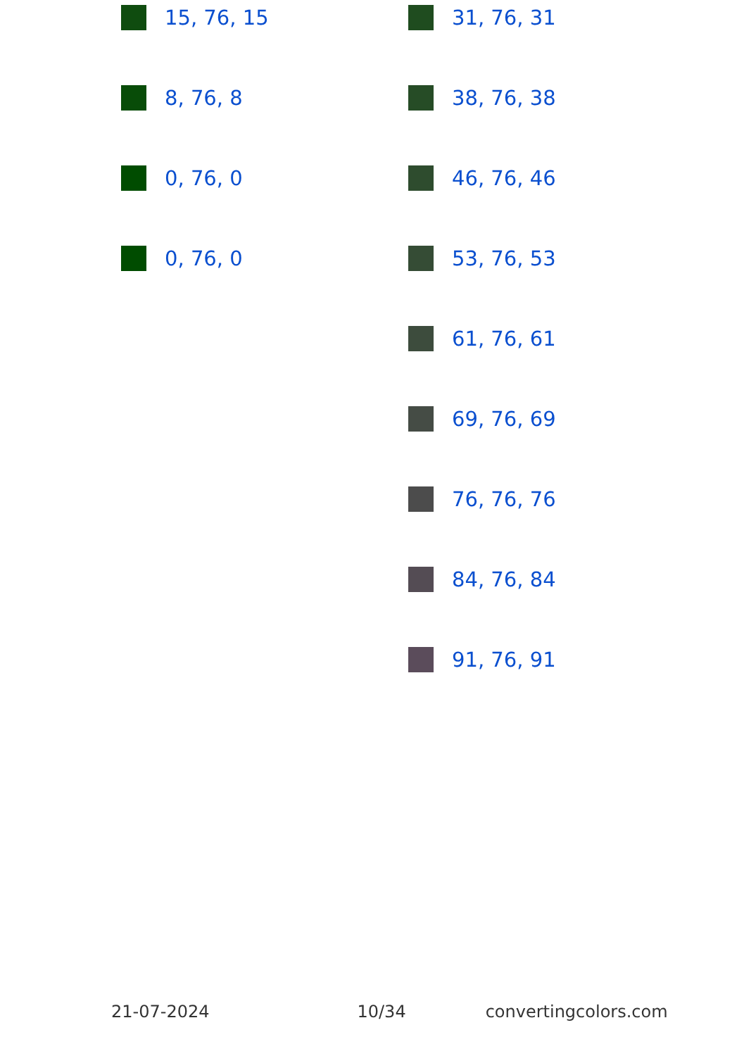15, 76, 15
8, 76, 8
0, 76, 0
0, 76, 0
31, 76, 31
38, 76, 38
46, 76, 46
53, 76, 53
61, 76, 61
69, 76, 69
76, 76, 76
84, 76, 84
91, 76, 91
21-07-2024 10/34 convertingcolors.com